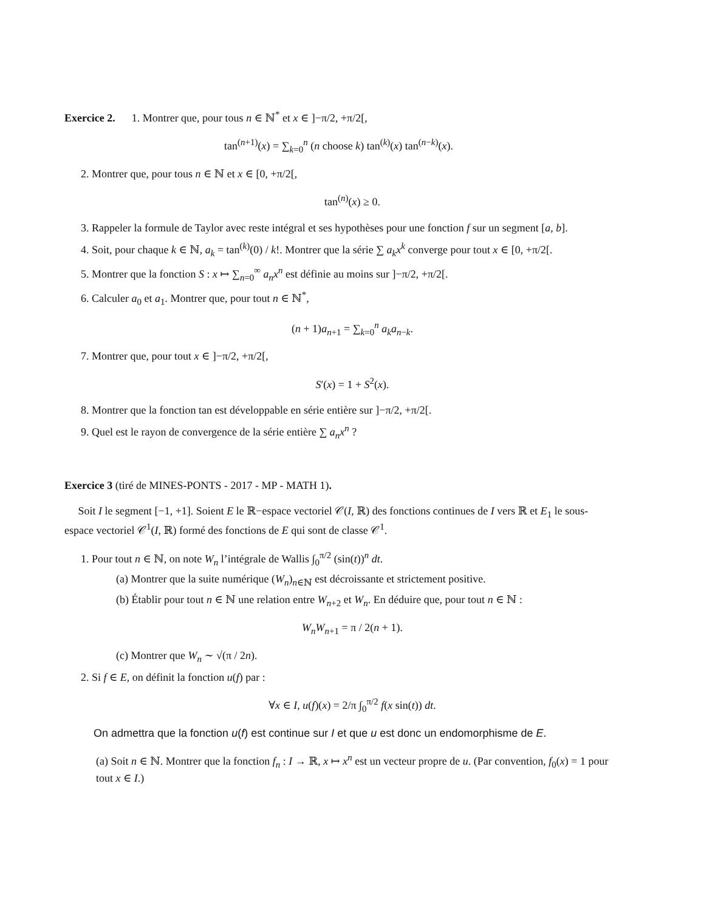Exercice 2. 1. Montrer que, pour tous n ∈ ℕ<sup>*</sup> et x ∈ ]−π/2, +π/2[,
tan<sup>(n+1)</sup>(x) = ∑<sub>k=0</sub><sup>n</sup> (n choose k) tan<sup>(k)</sup>(x) tan<sup>(n−k)</sup>(x).
2. Montrer que, pour tous n ∈ ℕ et x ∈ [0, +π/2[,
tan<sup>(n)</sup>(x) ≥ 0.
3. Rappeler la formule de Taylor avec reste intégral et ses hypothèses pour une fonction f sur un segment [a, b].
4. Soit, pour chaque k ∈ ℕ, a<sub>k</sub> = tan<sup>(k)</sup>(0) / k!. Montrer que la série ∑ a<sub>k</sub>x<sup>k</sup> converge pour tout x ∈ [0, +π/2[.
5. Montrer que la fonction S : x ↦ ∑<sub>n=0</sub><sup>∞</sup> a<sub>n</sub>x<sup>n</sup> est définie au moins sur ]−π/2, +π/2[.
6. Calculer a<sub>0</sub> et a<sub>1</sub>. Montrer que, pour tout n ∈ ℕ<sup>*</sup>,
(n + 1)a<sub>n+1</sub> = ∑<sub>k=0</sub><sup>n</sup> a<sub>k</sub>a<sub>n−k</sub>.
7. Montrer que, pour tout x ∈ ]−π/2, +π/2[,
S′(x) = 1 + S<sup>2</sup>(x).
8. Montrer que la fonction tan est développable en série entière sur ]−π/2, +π/2[.
9. Quel est le rayon de convergence de la série entière ∑ a<sub>n</sub>x<sup>n</sup> ?
Exercice 3 (tiré de MINES-PONTS - 2017 - MP - MATH 1).
Soit I le segment [−1, +1]. Soient E le ℝ−espace vectoriel 𝒞(I, ℝ) des fonctions continues de I vers ℝ et E<sub>1</sub> le sous-espace vectoriel 𝒞<sup>1</sup>(I, ℝ) formé des fonctions de E qui sont de classe 𝒞<sup>1</sup>.
1. Pour tout n ∈ ℕ, on note W<sub>n</sub> l’intégrale de Wallis ∫<sub>0</sub><sup>π/2</sup> (sin(t))<sup>n</sup> dt.
(a) Montrer que la suite numérique (W<sub>n</sub>)<sub>n∈ℕ</sub> est décroissante et strictement positive.
(b) Établir pour tout n ∈ ℕ une relation entre W<sub>n+2</sub> et W<sub>n</sub>. En déduire que, pour tout n ∈ ℕ :
W<sub>n</sub>W<sub>n+1</sub> = π / 2(n + 1).
(c) Montrer que W<sub>n</sub> ∼ √(π / 2n).
2. Si f ∈ E, on définit la fonction u(f) par :
∀x ∈ I, u(f)(x) = 2/π ∫<sub>0</sub><sup>π/2</sup> f(x sin(t)) dt.
On admettra que la fonction u(f) est continue sur I et que u est donc un endomorphisme de E.
(a) Soit n ∈ ℕ. Montrer que la fonction f<sub>n</sub> : I → ℝ, x ↦ x<sup>n</sup> est un vecteur propre de u. (Par convention, f<sub>0</sub>(x) = 1 pour tout x ∈ I.)